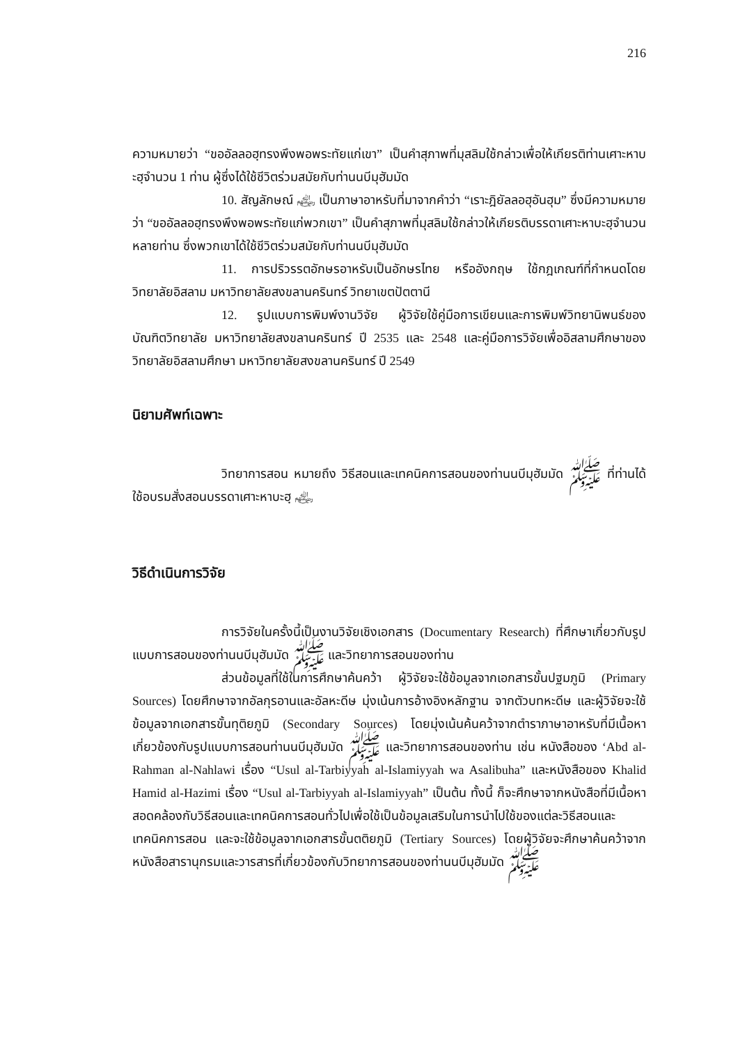216
ความหมายว่า “ขออัลลอฮฺทรงพึงพอพระทัยแก่เขา” เป็นคำสุภาพที่มุสลิมใช้กล่าวเพื่อให้เกียรติท่านเศาะหาบะฮฺจำนวน 1 ท่าน ผู้ซึ่งได้ใช้ชีวิตร่วมสมัยกับท่านนบีมุฮัมมัด
10. สัญลักษณ์ ﵃ เป็นภาษาอาหรับที่มาจากคำว่า “เราะฎิยัลลอฮุอันฮุม” ซึ่งมีความหมายว่า “ขออัลลอฮฺทรงพึงพอพระทัยแก่พวกเขา” เป็นคำสุภาพที่มุสลิมใช้กล่าวให้เกียรติบรรดาเศาะหาบะฮฺจำนวนหลายท่าน ซึ่งพวกเขาได้ใช้ชีวิตร่วมสมัยกับท่านนบีมุฮัมมัด
11. การปริวรรตอักษรอาหรับเป็นอักษรไทย หรืออังกฤษ ใช้กฎเกณฑ์ที่กำหนดโดยวิทยาลัยอิสลาม มหาวิทยาลัยสงขลานครินทร์ วิทยาเขตปัตตานี
12. รูปแบบการพิมพ์งานวิจัย ผู้วิจัยใช้คู่มือการเขียนและการพิมพ์วิทยานิพนธ์ของบัณฑิตวิทยาลัย มหาวิทยาลัยสงขลานครินทร์ ปี 2535 และ 2548 และคู่มือการวิจัยเพื่ออิสลามศึกษาของวิทยาลัยอิสลามศึกษา มหาวิทยาลัยสงขลานครินทร์ ปี 2549
นิยามศัพท์เฉพาะ
วิทยาการสอน หมายถึง วิธีสอนและเทคนิคการสอนของท่านนบีมุฮัมมัด ﷺ ที่ท่านได้ใช้อบรมสั่งสอนบรรดาเศาะหาบะฮฺ ﵃
วิธีดำเนินการวิจัย
การวิจัยในครั้งนี้เป็นงานวิจัยเชิงเอกสาร (Documentary Research) ที่ศึกษาเกี่ยวกับรูปแบบการสอนของท่านนบีมุฮัมมัด ﷺ และวิทยาการสอนของท่าน
ส่วนข้อมูลที่ใช้ในการศึกษาค้นคว้า ผู้วิจัยจะใช้ข้อมูลจากเอกสารขั้นปฐมภูมิ (Primary Sources) โดยศึกษาจากอัลกุรอานและอัลหะดีษ มุ่งเน้นการอ้างอิงหลักฐาน จากตัวบทหะดีษ และผู้วิจัยจะใช้ข้อมูลจากเอกสารขั้นทุติยภูมิ (Secondary Sources) โดยมุ่งเน้นค้นคว้าจากตำราภาษาอาหรับที่มีเนื้อหาเกี่ยวข้องกับรูปแบบการสอนท่านนบีมุฮัมมัด ﷺ และวิทยาการสอนของท่าน เช่น หนังสือของ ‘Abd al-Rahman al-Nahlawi เรื่อง “Usul al-Tarbiyyah al-Islamiyyah wa Asalibuha” และหนังสือของ Khalid Hamid al-Hazimi เรื่อง “Usul al-Tarbiyyah al-Islamiyyah” เป็นต้น ทั้งนี้ ก็จะศึกษาจากหนังสือที่มีเนื้อหาสอดคล้องกับวิธีสอนและเทคนิคการสอนทั่วไปเพื่อใช้เป็นข้อมูลเสริมในการนำไปใช้ของแต่ละวิธีสอนและเทคนิคการสอน และจะใช้ข้อมูลจากเอกสารขั้นตติยภูมิ (Tertiary Sources) โดยผู้วิจัยจะศึกษาค้นคว้าจากหนังสือสารานุกรมและวารสารที่เกี่ยวข้องกับวิทยาการสอนของท่านนบีมุฮัมมัด ﷺ